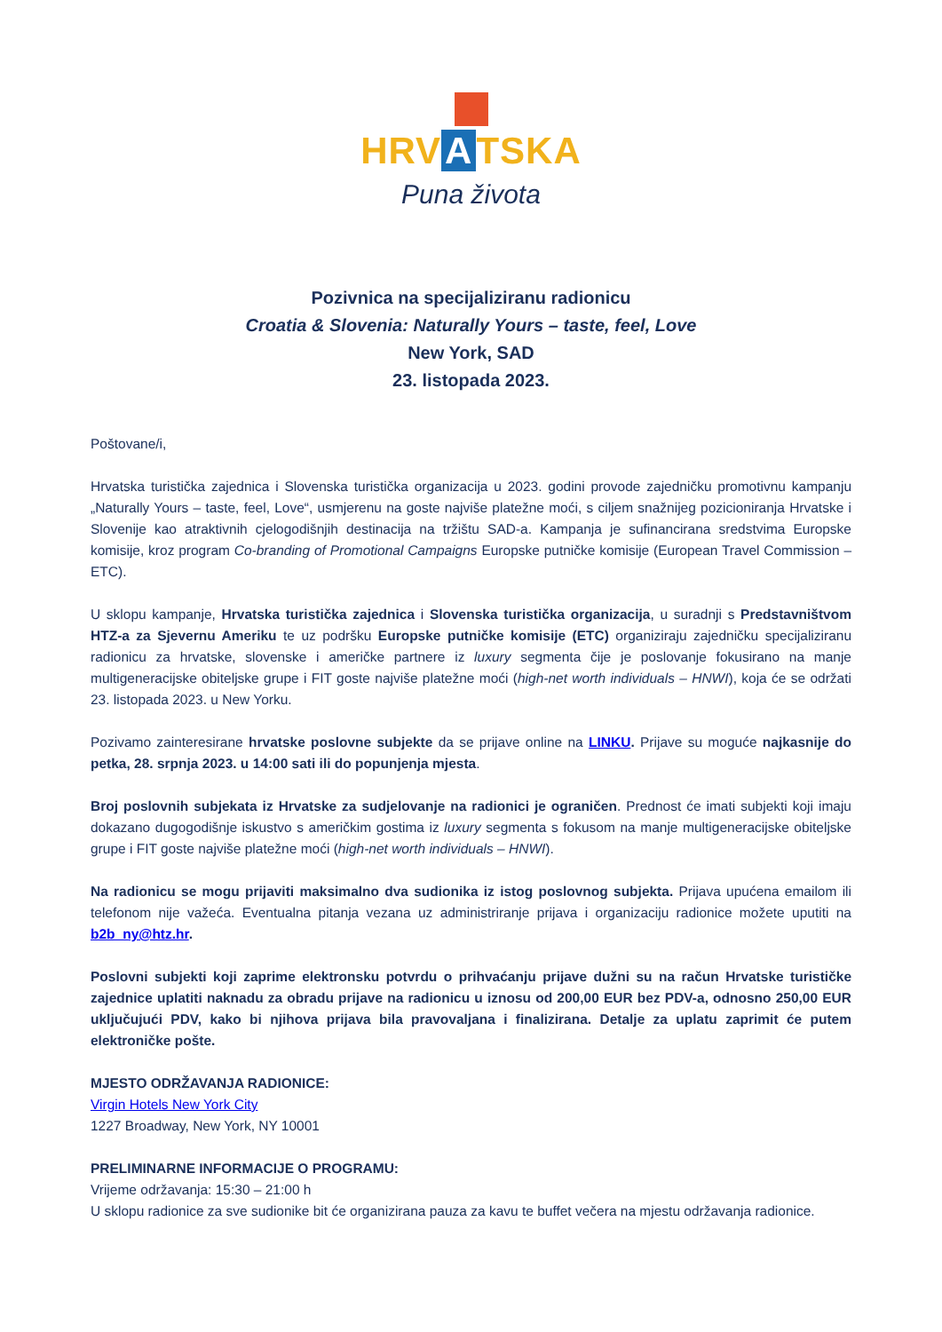HRV A TSKA
Puna života
Pozivnica na specijaliziranu radionicu
Croatia & Slovenia: Naturally Yours – taste, feel, Love
New York, SAD
23. listopada 2023.
Poštovane/i,
Hrvatska turistička zajednica i Slovenska turistička organizacija u 2023. godini provode zajedničku promotivnu kampanju „Naturally Yours – taste, feel, Love“, usmjerenu na goste najviše platežne moći, s ciljem snažnijeg pozicioniranja Hrvatske i Slovenije kao atraktivnih cjelogodišnjih destinacija na tržištu SAD-a. Kampanja je sufinancirana sredstvima Europske komisije, kroz program Co-branding of Promotional Campaigns Europske putničke komisije (European Travel Commission – ETC).
U sklopu kampanje, Hrvatska turistička zajednica i Slovenska turistička organizacija, u suradnji s Predstavništvom HTZ-a za Sjevernu Ameriku te uz podršku Europske putničke komisije (ETC) organiziraju zajedničku specijaliziranu radionicu za hrvatske, slovenske i američke partnere iz luxury segmenta čije je poslovanje fokusirano na manje multigeneracijske obiteljske grupe i FIT goste najviše platežne moći (high-net worth individuals – HNWI), koja će se održati 23. listopada 2023. u New Yorku.
Pozivamo zainteresirane hrvatske poslovne subjekte da se prijave online na LINKU. Prijave su moguće najkasnije do petka, 28. srpnja 2023. u 14:00 sati ili do popunjenja mjesta.
Broj poslovnih subjekata iz Hrvatske za sudjelovanje na radionici je ograničen. Prednost će imati subjekti koji imaju dokazano dugogodišnje iskustvo s američkim gostima iz luxury segmenta s fokusom na manje multigeneracijske obiteljske grupe i FIT goste najviše platežne moći (high-net worth individuals – HNWI).
Na radionicu se mogu prijaviti maksimalno dva sudionika iz istog poslovnog subjekta. Prijava upućena emailom ili telefonom nije važeća. Eventualna pitanja vezana uz administriranje prijava i organizaciju radionice možete uputiti na b2b_ny@htz.hr.
Poslovni subjekti koji zaprime elektronsku potvrdu o prihvaćanju prijave dužni su na račun Hrvatske turističke zajednice uplatiti naknadu za obradu prijave na radionicu u iznosu od 200,00 EUR bez PDV-a, odnosno 250,00 EUR uključujući PDV, kako bi njihova prijava bila pravovaljana i finalizirana. Detalje za uplatu zaprimit će putem elektroničke pošte.
MJESTO ODRŽAVANJA RADIONICE:
Virgin Hotels New York City
1227 Broadway, New York, NY 10001
PRELIMINARNE INFORMACIJE O PROGRAMU:
Vrijeme održavanja: 15:30 – 21:00 h
U sklopu radionice za sve sudionike bit će organizirana pauza za kavu te buffet večera na mjestu održavanja radionice.